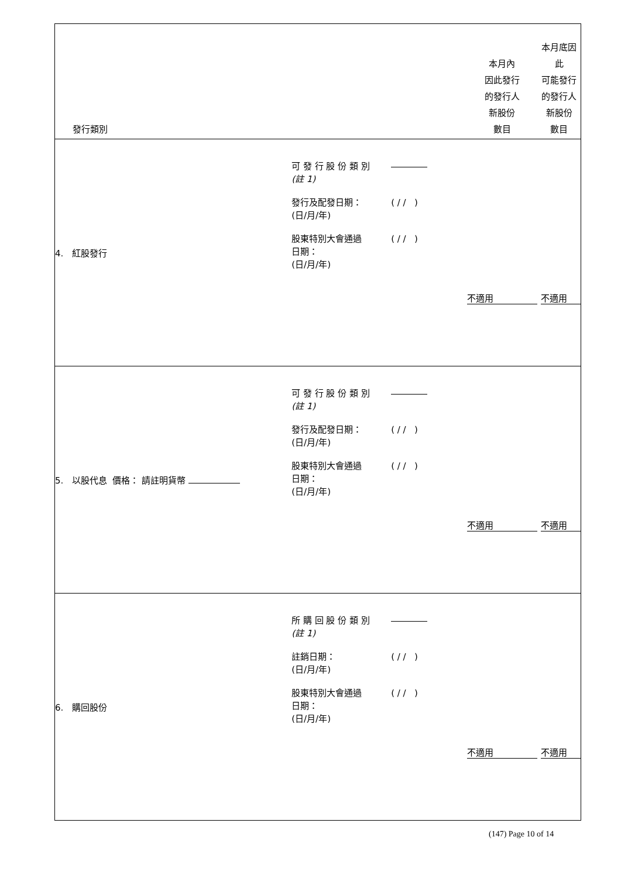| 發行類別 | | 本月內 因此發行 的發行人 新股份 數目 | 本月底因此 可能發行 的發行人 新股份 數目 |
| --- | --- | --- | --- |
| 4. 紅股發行 | 可 發 行 股 份 類 別 (註 1) 發行及配發日期： (日/月/年) ( / / ) 股東特別大會通過 日期： (日/月/年) ( / / ) | 不適用 | 不適用 |
| 5. 以股代息 價格： 請註明貨幣 | 可 發 行 股 份 類 別 (註 1) 發行及配發日期： (日/月/年) ( / / ) 股東特別大會通過 日期： (日/月/年) ( / / ) | 不適用 | 不適用 |
| 6. 購回股份 | 所 購 回 股 份 類 別 (註 1) 註銷日期： (日/月/年) ( / / ) 股東特別大會通過 日期： (日/月/年) ( / / ) | 不適用 | 不適用 |
(147) Page 10 of 14